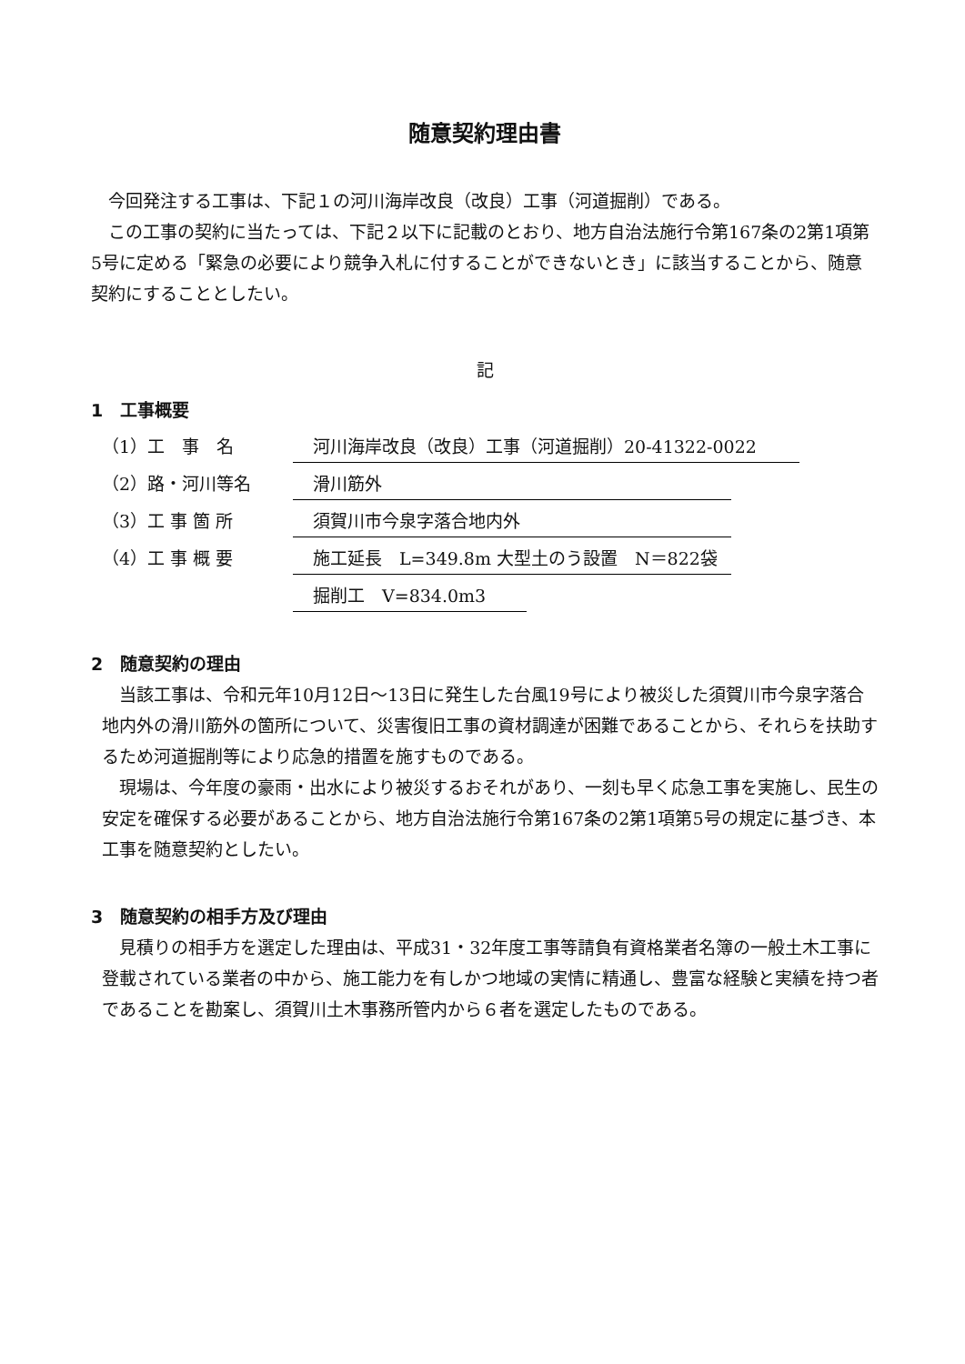随意契約理由書
今回発注する工事は、下記１の河川海岸改良（改良）工事（河道掘削）である。
この工事の契約に当たっては、下記２以下に記載のとおり、地方自治法施行令第167条の2第1項第5号に定める「緊急の必要により競争入札に付することができないとき」に該当することから、随意契約にすることとしたい。
記
1　工事概要
（1）工　事　名 河川海岸改良（改良）工事（河道掘削）20-41322-0022
（2）路・河川等名 滑川筋外
（3）工 事 箇 所 須賀川市今泉字落合地内外
（4）工 事 概 要 施工延長　L=349.8m 大型土のう設置　N＝822袋
掘削工　V=834.0m3
2　随意契約の理由
当該工事は、令和元年10月12日～13日に発生した台風19号により被災した須賀川市今泉字落合地内外の滑川筋外の箇所について、災害復旧工事の資材調達が困難であることから、それらを扶助するため河道掘削等により応急的措置を施すものである。
現場は、今年度の豪雨・出水により被災するおそれがあり、一刻も早く応急工事を実施し、民生の安定を確保する必要があることから、地方自治法施行令第167条の2第1項第5号の規定に基づき、本工事を随意契約としたい。
3　随意契約の相手方及び理由
見積りの相手方を選定した理由は、平成31・32年度工事等請負有資格業者名簿の一般土木工事に登載されている業者の中から、施工能力を有しかつ地域の実情に精通し、豊富な経験と実績を持つ者であることを勘案し、須賀川土木事務所管内から６者を選定したものである。